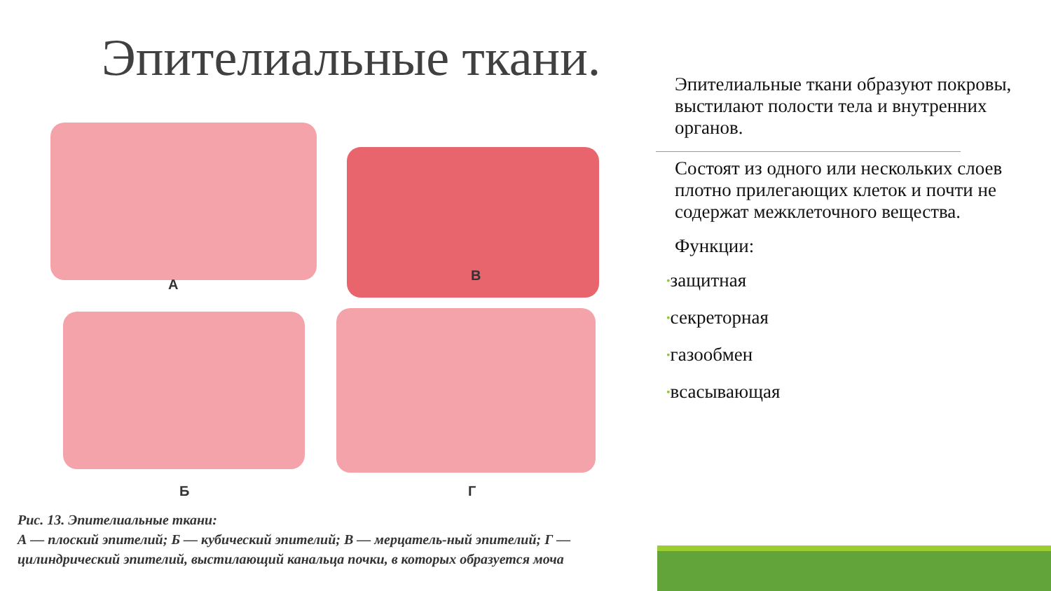Эпителиальные ткани.
А
В
Б Г
Рис. 13. Эпителиальные ткани:
А — плоский эпителий; Б — кубический эпителий; В — мерцатель-ный эпителий; Г — цилиндрический эпителий, выстилающий канальца почки, в которых образуется моча
Эпителиальные ткани образуют покровы, выстилают полости тела и внутренних органов.
Состоят из одного или нескольких слоев плотно прилегающих клеток и почти не содержат межклеточного вещества.
Функции:
•защитная
•секреторная
•газообмен
•всасывающая